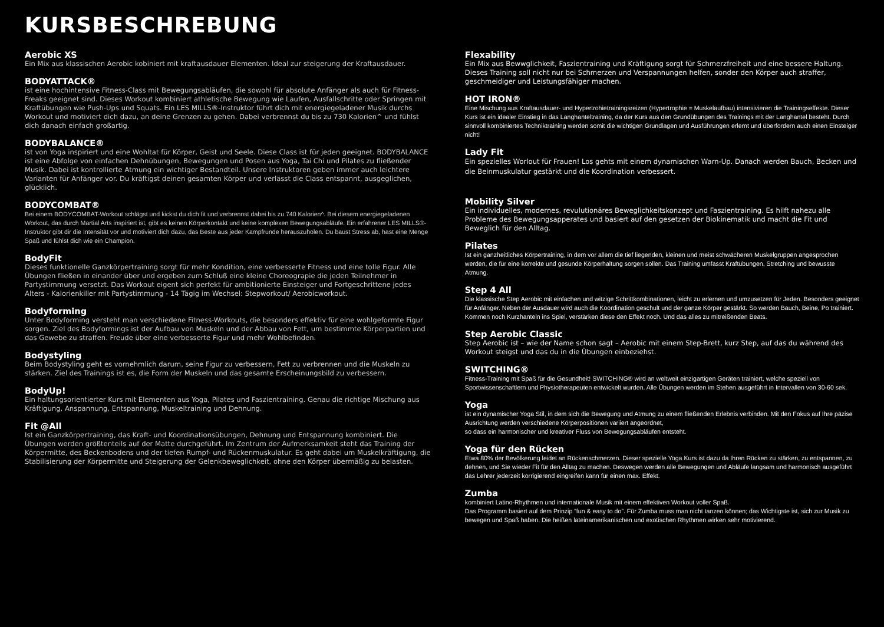KURSBESCHREBUNG
Aerobic XS
Ein Mix aus klassischen Aerobic kobiniert mit kraftausdauer Elementen. Ideal zur steigerung der Kraftausdauer.
BODYATTACK®
ist eine hochintensive Fitness-Class mit Bewegungsabläufen, die sowohl für absolute Anfänger als auch für Fitness-Freaks geeignet sind. Dieses Workout kombiniert athletische Bewegung wie Laufen, Ausfallschritte oder Springen mit Kraftübungen wie Push-Ups und Squats. Ein LES MILLS®-Instruktor führt dich mit energiegeladener Musik durchs Workout und motiviert dich dazu, an deine Grenzen zu gehen. Dabei verbrennst du bis zu 730 Kalorien^ und fühlst dich danach einfach großartig.
BODYBALANCE®
ist von Yoga inspiriert und eine Wohltat für Körper, Geist und Seele. Diese Class ist für jeden geeignet. BODYBALANCE ist eine Abfolge von einfachen Dehnübungen, Bewegungen und Posen aus Yoga, Tai Chi und Pilates zu fließender Musik. Dabei ist kontrollierte Atmung ein wichtiger Bestandteil. Unsere Instruktoren geben immer auch leichtere Varianten für Anfänger vor. Du kräftigst deinen gesamten Körper und verlässt die Class entspannt, ausgeglichen, glücklich.
BODYCOMBAT®
Bei einem BODYCOMBAT-Workout schlägst und kickst du dich fit und verbrennst dabei bis zu 740 Kalorien^. Bei diesem energiegeladenen Workout, das durch Martial Arts inspiriert ist, gibt es keinen Körperkontakt und keine komplexen Bewegungsabläufe. Ein erfahrener LES MILLS®-Instruktor gibt dir die Intensität vor und motiviert dich dazu, das Beste aus jeder Kampfrunde herauszuholen. Du baust Stress ab, hast eine Menge Spaß und fühlst dich wie ein Champion.
BodyFit
Dieses funktionelle Ganzkörpertraining sorgt für mehr Kondition, eine verbesserte Fitness und eine tolle Figur. Alle Übungen fließen in einander über und ergeben zum Schluß eine kleine Choreograpie die jeden Teilnehmer in Partystimmung versetzt. Das Workout eigent sich perfekt für ambitionierte Einsteiger und Fortgeschrittene jedes Alters - Kalorienkiller mit Partystimmung - 14 Tägig im Wechsel: Stepworkout/ Aerobicworkout.
Bodyforming
Unter Bodyforming versteht man verschiedene Fitness-Workouts, die besonders effektiv für eine wohlgeformte Figur sorgen. Ziel des Bodyformings ist der Aufbau von Muskeln und der Abbau von Fett, um bestimmte Körperpartien und das Gewebe zu straffen. Freude über eine verbesserte Figur und mehr Wohlbefinden.
Bodystyling
Beim Bodystyling geht es vornehmlich darum, seine Figur zu verbessern, Fett zu verbrennen und die Muskeln zu stärken. Ziel des Trainings ist es, die Form der Muskeln und das gesamte Erscheinungsbild zu verbessern.
BodyUp!
Ein haltungsorientierter Kurs mit Elementen aus Yoga, Pilates und Faszientraining. Genau die richtige Mischung aus Kräftigung, Anspannung, Entspannung, Muskeltraining und Dehnung.
Fit @All
Ist ein Ganzkörpertraining, das Kraft- und Koordinationsübungen, Dehnung und Entspannung kombiniert. Die Übungen werden größtenteils auf der Matte durchgeführt. Im Zentrum der Aufmerksamkeit steht das Training der Körpermitte, des Beckenbodens und der tiefen Rumpf- und Rückenmuskulatur. Es geht dabei um Muskelkräftigung, die Stabilisierung der Körpermitte und Steigerung der Gelenkbeweglichkeit, ohne den Körper übermäßig zu belasten.
Flexability
Ein Mix aus Bewwglichkeit, Faszientraining und Kräftigung sorgt für Schmerzfreiheit und eine bessere Haltung. Dieses Training soll nicht nur bei Schmerzen und Verspannungen helfen, sonder den Körper auch straffer, geschmeidiger und Leistungsfähiger machen.
HOT IRON®
Eine Mischung aus Kraftausdauer- und Hypertrohietrainingsreizen (Hypertrophie = Muskelaufbau) intensivieren die Trainingseffekte. Dieser Kurs ist ein idealer Einstieg in das Langhanteltraining, da der Kurs aus den Grundübungen des Trainings mit der Langhantel besteht. Durch sinnvoll kombiniertes Techniktraining werden somit die wichtigen Grundlagen und Ausführungen erlernt und überfordern auch einen Einsteiger nicht!
Lady Fit
Ein spezielles Worlout für Frauen! Los gehts mit einem dynamischen Warn-Up. Danach werden Bauch, Becken und die Beinmuskulatur gestärkt und die Koordination verbessert.
Mobility Silver
Ein individuelles, modernes, revulutionäres Beweglichkeitskonzept und Faszientraining. Es hilft nahezu alle Probleme des Bewegungsapperates und basiert auf den gesetzen der Biokinematik und macht die Fit und Beweglich für den Alltag.
Pilates
Ist ein ganzheitliches Körpertraining, in dem vor allem die tief liegenden, kleinen und meist schwächeren Muskelgruppen angesprochen werden, die für eine korrekte und gesunde Körperhaltung sorgen sollen. Das Training umfasst Kraftübungen, Stretching und bewusste Atmung.
Step 4 All
Die klassische Step Aerobic mit einfachen und witzige Schrittkombinationen, leicht zu erlernen und umzusetzen für Jeden. Besonders geeignet für Anfänger. Neben der Ausdauer wird auch die Koordination geschult und der ganze Körper gestärkt. So werden Bauch, Beine, Po trainiert. Kommen noch Kurzhanteln ins Spiel, verstärken diese den Effekt noch. Und das alles zu mitreißenden Beats.
Step Aerobic Classic
Step Aerobic ist – wie der Name schon sagt – Aerobic mit einem Step-Brett, kurz Step, auf das du während des Workout steigst und das du in die Übungen einbeziehst.
SWITCHING®
Fitness-Training mit Spaß für die Gesundheit! SWITCHING® wird an weltweit einzigartigen Geräten trainiert, welche speziell von Sportwissenschaftlern und Physiotherapeuten entwickelt wurden. Alle Übungen werden im Stehen ausgeführt in Intervallen von 30-60 sek.
Yoga
ist ein dynamischer Yoga Stil, in dem sich die Bewegung und Atmung zu einem fließenden Erlebnis verbinden. Mit den Fokus auf Ihre päzise Ausrichtung werden verschiedene Körperpositionen variiert angeordnet,
so dass ein harmonischer und kreativer Fluss von Bewegungsabläufen entsteht.
Yoga für den Rücken
Etwa 80% der Bevölkerung leidet an Rückenschmerzen. Dieser spezielle Yoga Kurs ist dazu da Ihren Rücken zu stärken, zu entspannen, zu dehnen, und Sie wieder Fit für den Alltag zu machen. Deswegen werden alle Bewegungen und Abläufe langsam und harmonisch ausgeführt das Lehrer jederzeit korrigierend eingreifen kann für einen max. Effekt.
Zumba
kombiniert Latino-Rhythmen und internationale Musik mit einem effektiven Workout voller Spaß.
Das Programm basiert auf dem Prinzip “fun & easy to do”. Für Zumba muss man nicht tanzen können; das Wichtigste ist, sich zur Musik zu bewegen und Spaß haben. Die heißen lateinamerikanischen und exotischen Rhythmen wirken sehr motivierend.